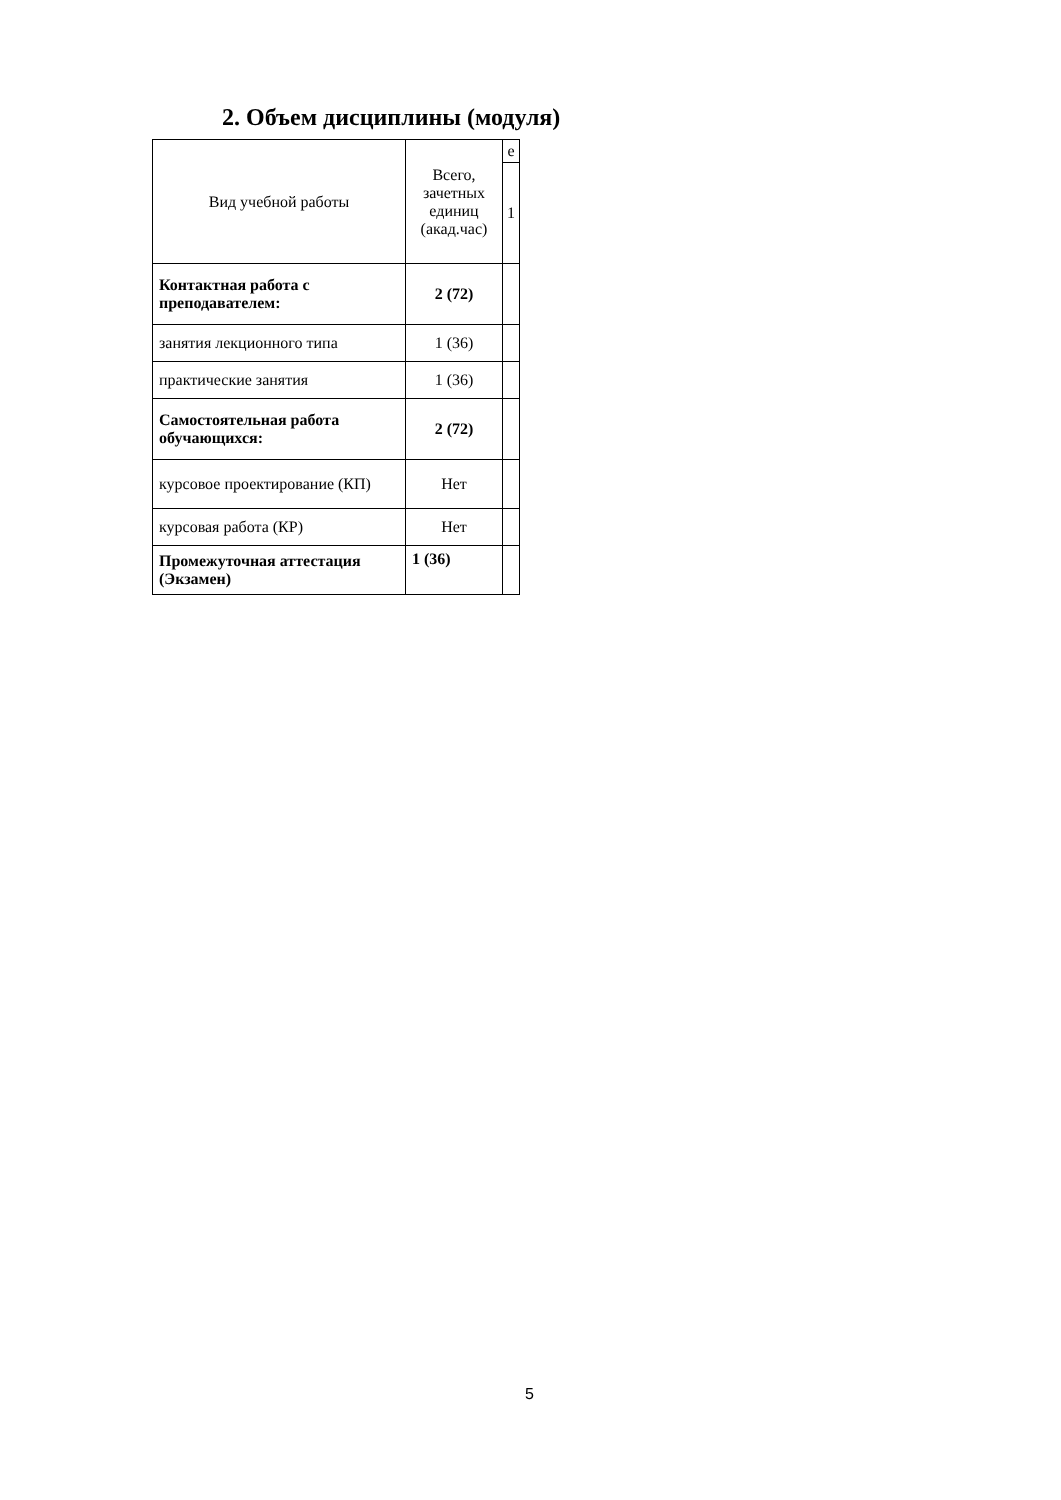2. Объем дисциплины (модуля)
| Вид учебной работы | Всего, зачетных единиц (акад.час) | е |
| | | 1 |
| Контактная работа с преподавателем: | 2 (72) | |
| занятия лекционного типа | 1 (36) | |
| практические занятия | 1 (36) | |
| Самостоятельная работа обучающихся: | 2 (72) | |
| курсовое проектирование (КП) | Нет | |
| курсовая работа (КР) | Нет | |
| Промежуточная аттестация (Экзамен) | 1 (36) | |
5